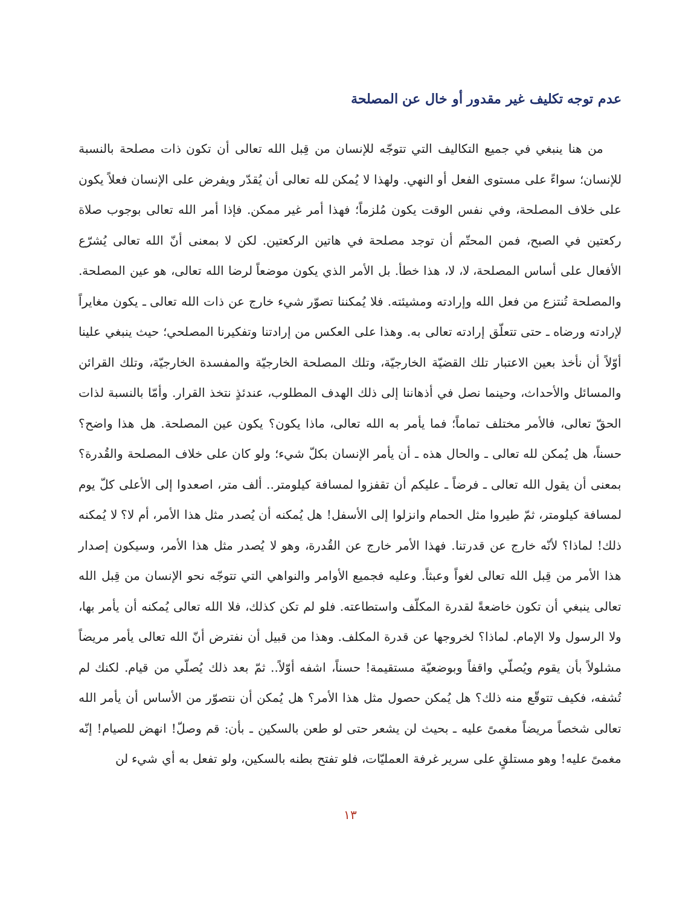عدم توجه تكليف غير مقدور أو خال عن المصلحة
من هنا ينبغي في جميع التكاليف التي تتوجّه للإنسان من قِبل الله تعالى أن تكون ذات مصلحة بالنسبة للإنسان؛ سواءً على مستوى الفعل أو النهي. ولهذا لا يُمكن لله تعالى أن يُقدّر ويفرض على الإنسان فعلاً يكون على خلاف المصلحة، وفي نفس الوقت يكون مُلزماً؛ فهذا أمر غير ممكن. فإذا أمر الله تعالى بوجوب صلاة ركعتين في الصبح، فمن المحتّم أن توجد مصلحة في هاتين الركعتين. لكن لا بمعنى أنّ الله تعالى يُشرّع الأفعال على أساس المصلحة، لا، لا، هذا خطأ. بل الأمر الذي يكون موضعاً لرضا الله تعالى، هو عين المصلحة. والمصلحة تُنتزع من فعل الله وإرادته ومشيئته. فلا يُمكننا تصوّر شيء خارج عن ذات الله تعالى ـ يكون مغايراً لإرادته ورضاه ـ حتى تتعلّق إرادته تعالى به. وهذا على العكس من إرادتنا وتفكيرنا المصلحي؛ حيث ينبغي علينا أوّلاً أن نأخذ بعين الاعتبار تلك القضيّة الخارجيّة، وتلك المصلحة الخارجيّة والمفسدة الخارجيّة، وتلك القرائن والمسائل والأحداث، وحينما نصل في أذهاننا إلى ذلك الهدف المطلوب، عندئذٍ نتخذ القرار. وأمّا بالنسبة لذات الحقّ تعالى، فالأمر مختلف تماماً؛ فما يأمر به الله تعالى، ماذا يكون؟ يكون عين المصلحة. هل هذا واضح؟ حسناً، هل يُمكن لله تعالى ـ والحال هذه ـ أن يأمر الإنسان بكلّ شيء؛ ولو كان على خلاف المصلحة والقُدرة؟ بمعنى أن يقول الله تعالى ـ فرضاً ـ عليكم أن تقفزوا لمسافة كيلومتر.. ألف متر، اصعدوا إلى الأعلى كلّ يوم لمسافة كيلومتر، ثمّ طيروا مثل الحمام وانزلوا إلى الأسفل! هل يُمكنه أن يُصدر مثل هذا الأمر، أم لا؟ لا يُمكنه ذلك! لماذا؟ لأنّه خارج عن قدرتنا. فهذا الأمر خارج عن القُدرة، وهو لا يُصدر مثل هذا الأمر، وسيكون إصدار هذا الأمر من قِبل الله تعالى لغواً وعبثاً. وعليه فجميع الأوامر والنواهي التي تتوجّه نحو الإنسان من قِبل الله تعالى ينبغي أن تكون خاضعةً لقدرة المكلّف واستطاعته. فلو لم تكن كذلك، فلا الله تعالى يُمكنه أن يأمر بها، ولا الرسول ولا الإمام. لماذا؟ لخروجها عن قدرة المكلف. وهذا من قبيل أن نفترض أنّ الله تعالى يأمر مريضاً مشلولاً بأن يقوم ويُصلّي واقفاً وبوضعيّة مستقيمة! حسناً، اشفه أوّلاً.. ثمّ بعد ذلك يُصلّي من قيام. لكنك لم تُشفه، فكيف تتوقّع منه ذلك؟ هل يُمكن حصول مثل هذا الأمر؟ هل يُمكن أن نتصوّر من الأساس أن يأمر الله تعالى شخصاً مريضاً مغمىً عليه ـ بحيث لن يشعر حتى لو طعن بالسكين ـ بأن: قم وصلّ! انهض للصيام! إنّه مغمىً عليه! وهو مستلقٍ على سرير غرفة العمليّات، فلو تفتح بطنه بالسكين، ولو تفعل به أي شيء لن
١٣